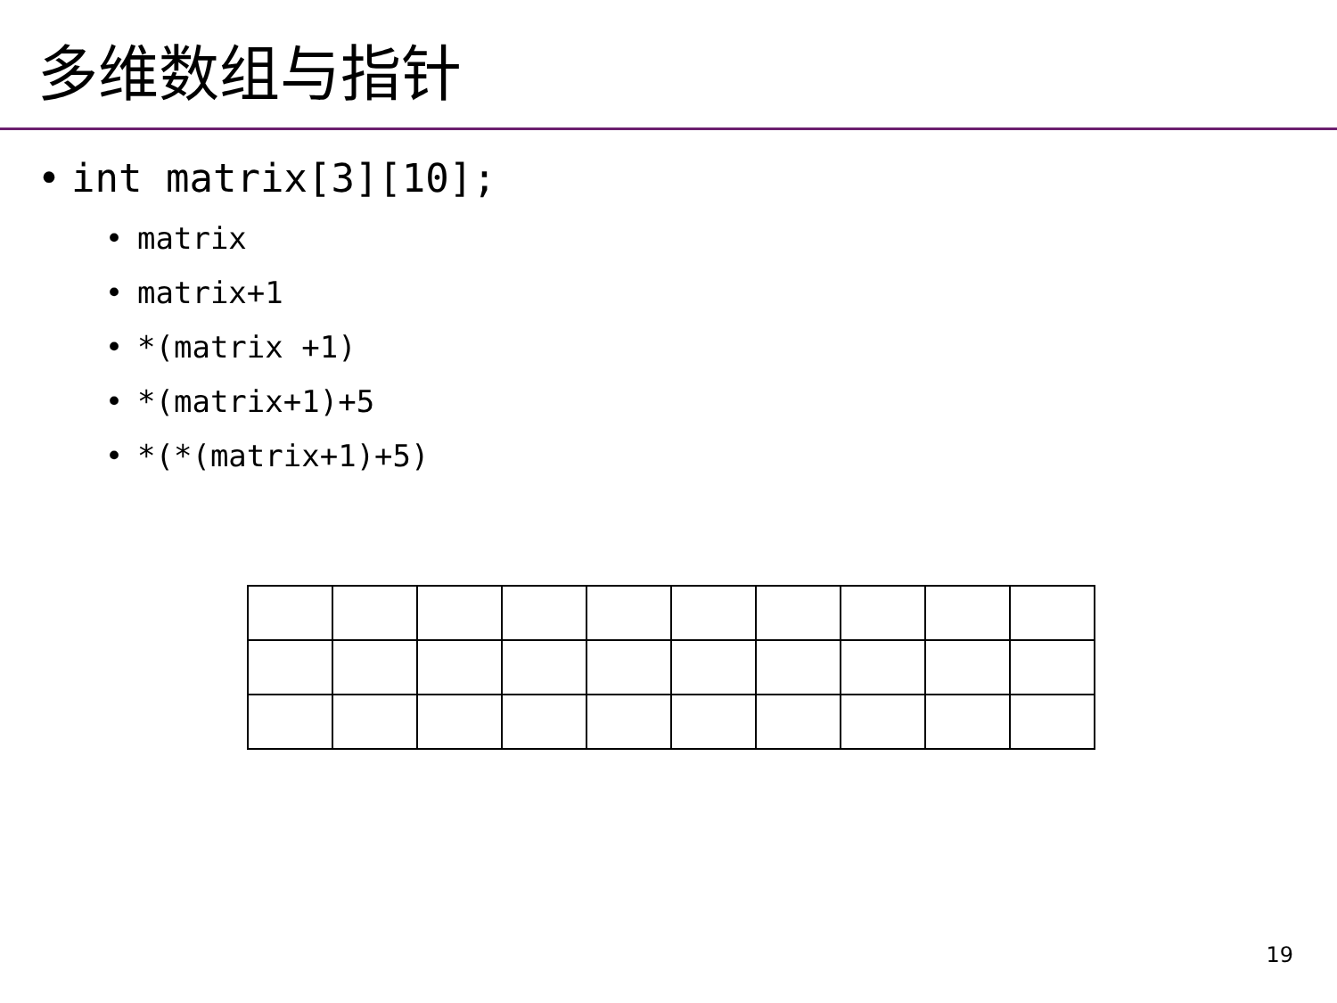多维数组与指针
• int matrix[3][10];
• matrix
• matrix+1
• *(matrix +1)
• *(matrix+1)+5
• *(*(matrix+1)+5)
19